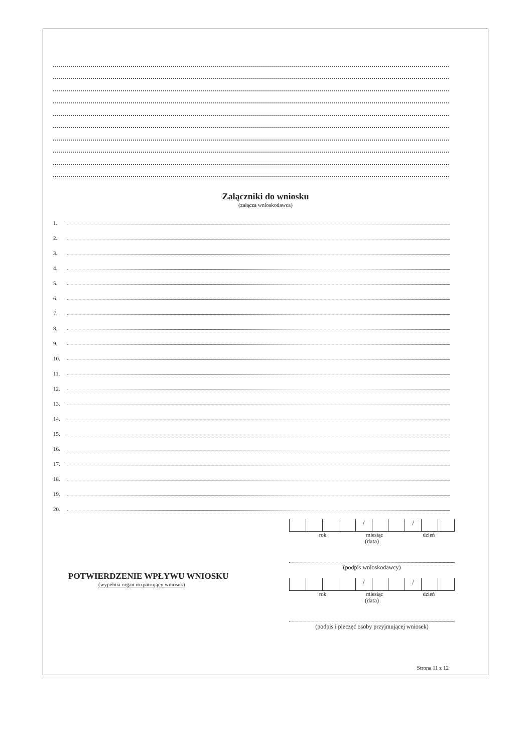Załączniki do wniosku
(załącza wnioskodawca)
1.
2.
3.
4.
5.
6.
7.
8.
9.
10.
11.
12.
13.
14.
15.
16.
17.
18.
19.
20.
POTWIERDZENIE WPŁYWU WNIOSKU
(wypełnia organ rozpatrujący wniosek)
/ /
rok miesiąc dzień
(data)
(podpis wnioskodawcy)
/ /
rok miesiąc dzień
(data)
(podpis i pieczęć osoby przyjmującej wniosek)
Strona 11 z 12